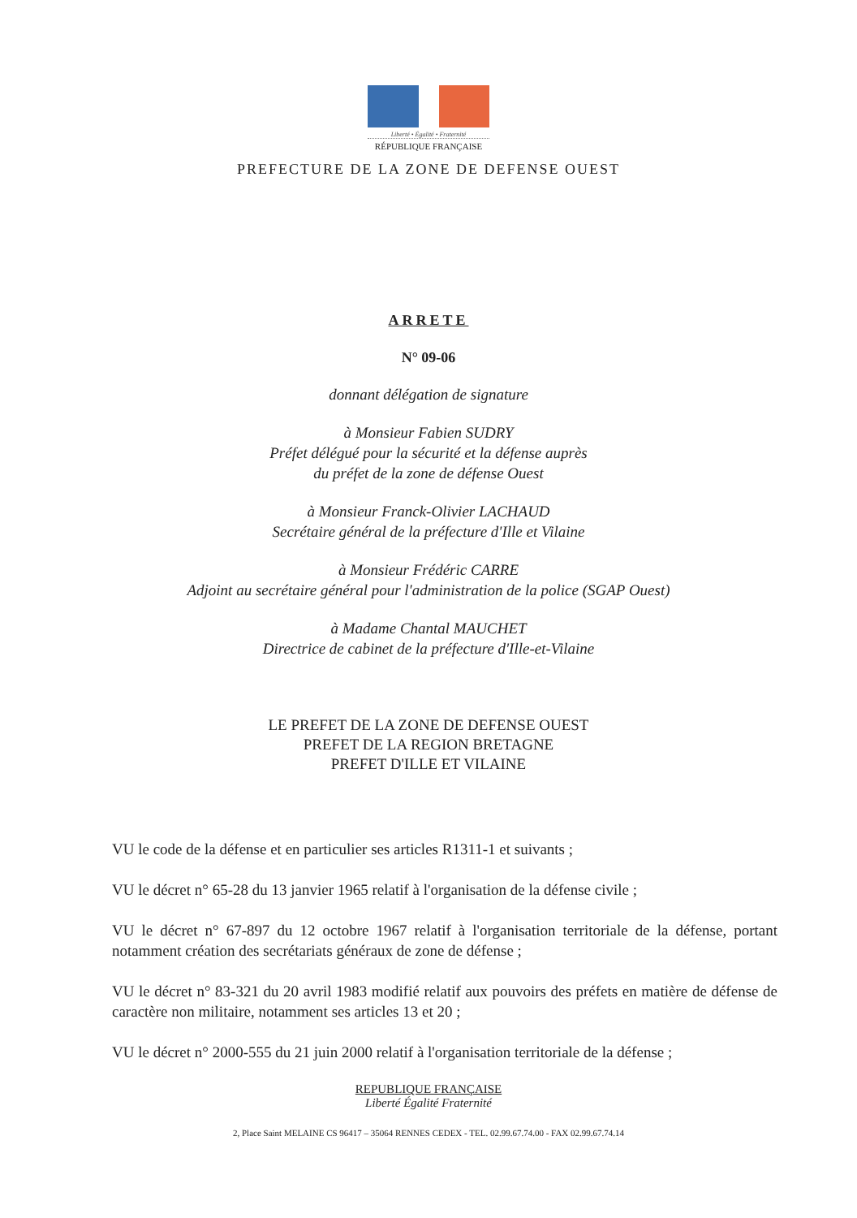Liberté • Égalité • Fraternité
RÉPUBLIQUE FRANÇAISE
PREFECTURE DE LA ZONE DE DEFENSE OUEST
ARRETE
N° 09-06
donnant délégation de signature
à Monsieur Fabien SUDRY
Préfet délégué pour la sécurité et la défense auprès
du préfet de la zone de défense Ouest
à Monsieur Franck-Olivier LACHAUD
Secrétaire général de la préfecture d'Ille et Vilaine
à Monsieur Frédéric CARRE
Adjoint au secrétaire général pour l'administration de la police (SGAP Ouest)
à Madame Chantal MAUCHET
Directrice de cabinet de la préfecture d'Ille-et-Vilaine
LE PREFET DE LA ZONE DE DEFENSE OUEST
PREFET DE LA REGION BRETAGNE
PREFET D'ILLE ET VILAINE
VU le code de la défense et en particulier ses articles R1311-1 et suivants ;
VU le décret n° 65-28 du 13 janvier 1965 relatif à l'organisation de la défense civile ;
VU le décret n° 67-897 du 12 octobre 1967 relatif à l'organisation territoriale de la défense, portant notamment création des secrétariats généraux de zone de défense ;
VU le décret n° 83-321 du 20 avril 1983 modifié relatif aux pouvoirs des préfets en matière de défense de caractère non militaire, notamment ses articles 13 et 20 ;
VU le décret n° 2000-555 du 21 juin 2000 relatif à l'organisation territoriale de la défense ;
REPUBLIQUE FRANÇAISE
Liberté Égalité Fraternité
2, Place Saint MELAINE CS 96417 – 35064 RENNES CEDEX - TEL. 02.99.67.74.00 - FAX 02.99.67.74.14